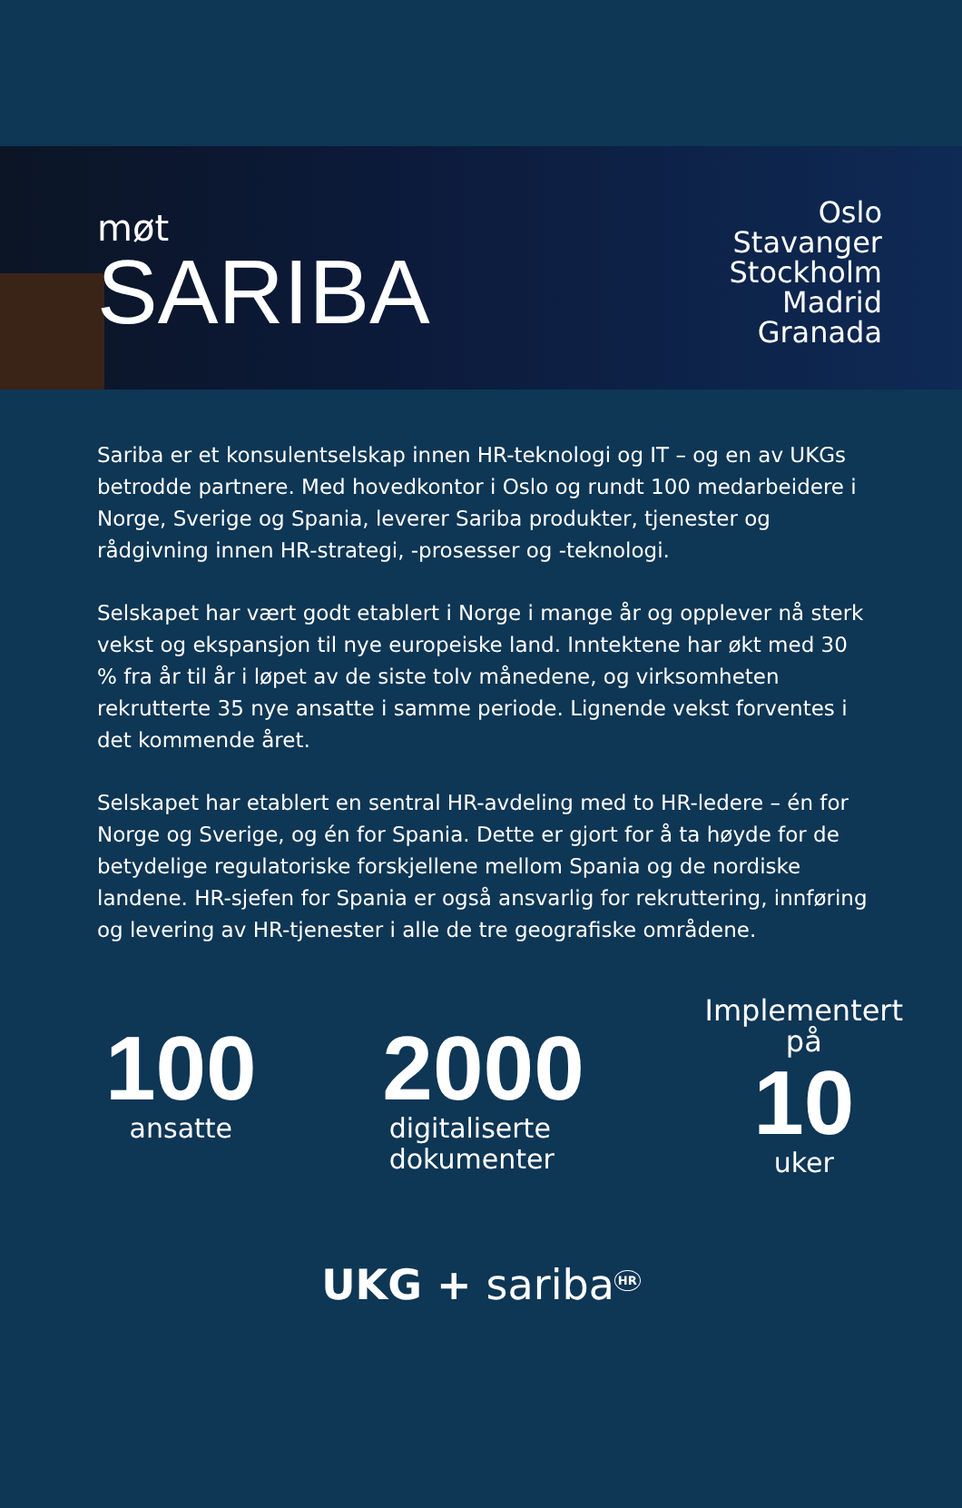møt
SARIBA
Oslo
Stavanger
Stockholm
Madrid
Granada
Sariba er et konsulentselskap innen HR-teknologi og IT – og en av UKGs betrodde partnere. Med hovedkontor i Oslo og rundt 100 medarbeidere i Norge, Sverige og Spania, leverer Sariba produkter, tjenester og rådgivning innen HR-strategi, -prosesser og -teknologi.
Selskapet har vært godt etablert i Norge i mange år og opplever nå sterk vekst og ekspansjon til nye europeiske land. Inntektene har økt med 30 % fra år til år i løpet av de siste tolv månedene, og virksomheten rekrutterte 35 nye ansatte i samme periode. Lignende vekst forventes i det kommende året.
Selskapet har etablert en sentral HR-avdeling med to HR-ledere – én for Norge og Sverige, og én for Spania. Dette er gjort for å ta høyde for de betydelige regulatoriske forskjellene mellom Spania og de nordiske landene. HR-sjefen for Spania er også ansvarlig for rekruttering, innføring og levering av HR-tjenester i alle de tre geografiske områdene.
100
ansatte
2000
digitaliserte
dokumenter
Implementert
på
10
uker
UKG + sariba<sup>HR</sup>